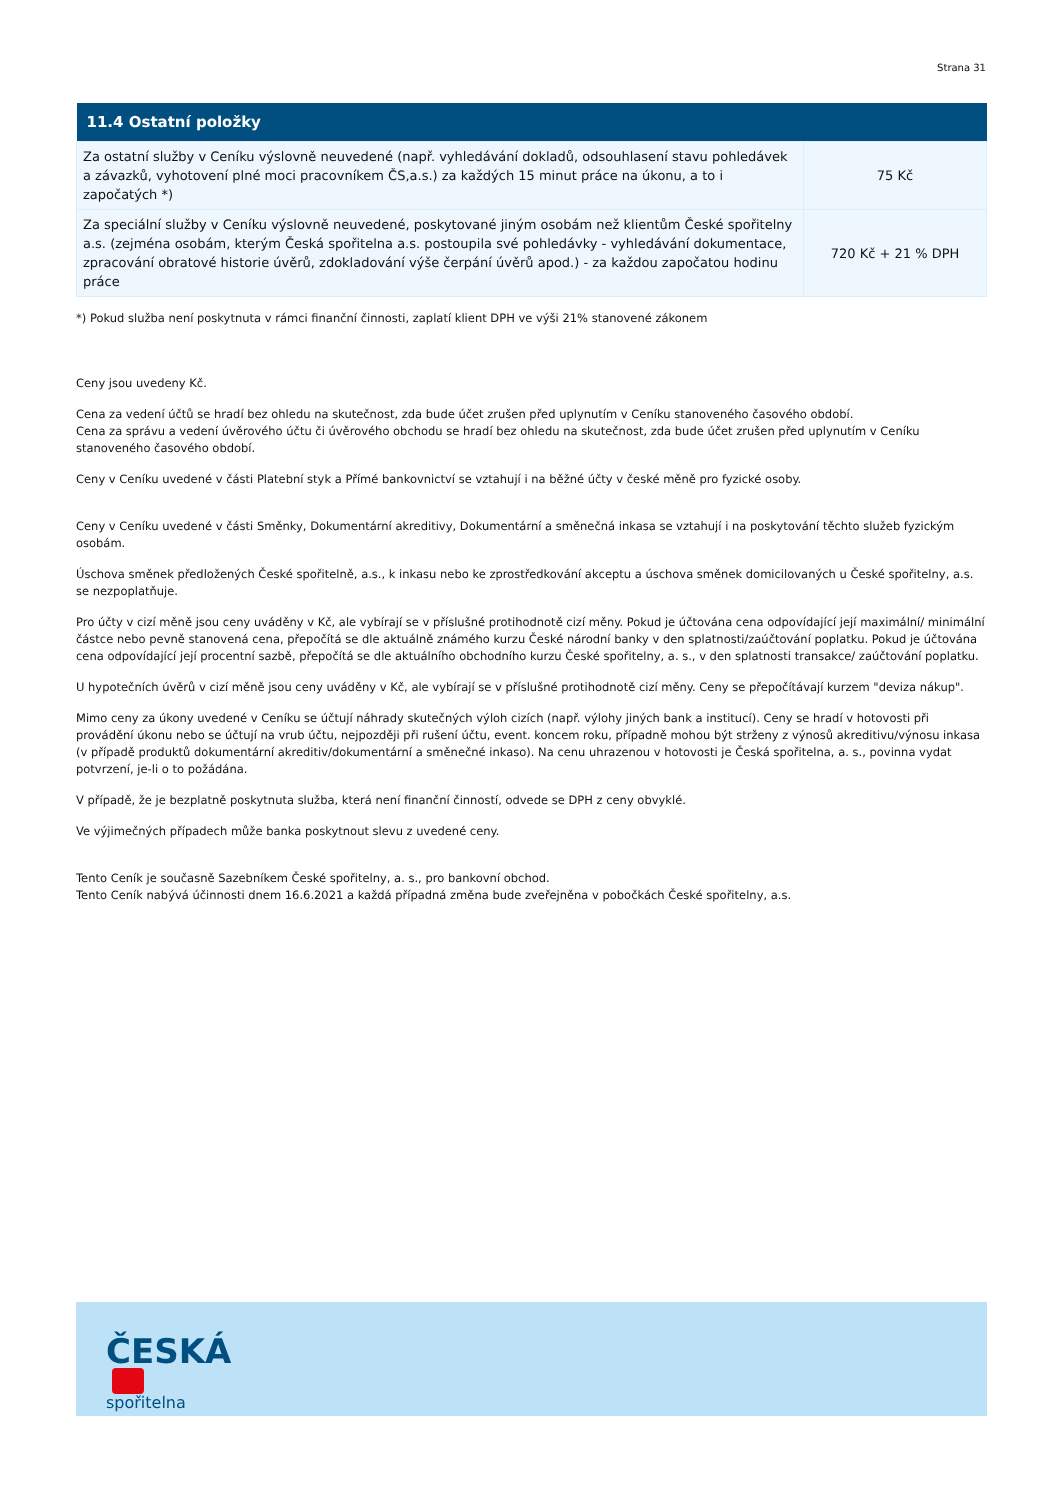Strana 31
| 11.4 Ostatní položky | |
| --- | --- |
| Za ostatní služby v Ceníku výslovně neuvedené (např. vyhledávání dokladů, odsouhlasení stavu pohledávek a závazků, vyhotovení plné moci pracovníkem ČS,a.s.) za každých 15 minut práce na úkonu, a to i započatých *) | 75 Kč |
| Za speciální služby v Ceníku výslovně neuvedené, poskytované jiným osobám než klientům České spořitelny a.s. (zejména osobám, kterým Česká spořitelna a.s. postoupila své pohledávky - vyhledávání dokumentace, zpracování obratové historie úvěrů, zdokladování výše čerpání úvěrů apod.) - za každou započatou hodinu práce | 720 Kč + 21 % DPH |
*) Pokud služba není poskytnuta v rámci finanční činnosti, zaplatí klient DPH ve výši 21% stanovené zákonem
Ceny jsou uvedeny Kč.
Cena za vedení účtů se hradí bez ohledu na skutečnost, zda bude účet zrušen před uplynutím v Ceníku stanoveného časového období.
Cena za správu a vedení úvěrového účtu či úvěrového obchodu se hradí bez ohledu na skutečnost, zda bude účet zrušen před uplynutím v Ceníku stanoveného časového období.
Ceny v Ceníku uvedené v části Platební styk a Přímé bankovnictví se vztahují i na běžné účty v české měně pro fyzické osoby.
Ceny v Ceníku uvedené v části Směnky, Dokumentární akreditivy, Dokumentární a směnečná inkasa se vztahují i na poskytování těchto služeb fyzickým osobám.
Úschova směnek předložených České spořitelně, a.s., k inkasu nebo ke zprostředkování akceptu a úschova směnek domicilovaných u České spořitelny, a.s. se nezpoplatňuje.
Pro účty v cizí měně jsou ceny uváděny v Kč, ale vybírají se v příslušné protihodnotě cizí měny. Pokud je účtována cena odpovídající její maximální/ minimální částce nebo pevně stanovená cena, přepočítá se dle aktuálně známého kurzu České národní banky v den splatnosti/zaúčtování poplatku. Pokud je účtována cena odpovídající její procentní sazbě, přepočítá se dle aktuálního obchodního kurzu České spořitelny, a. s., v den splatnosti transakce/ zaúčtování poplatku.
U hypotečních úvěrů v cizí měně jsou ceny uváděny v Kč, ale vybírají se v příslušné protihodnotě cizí měny. Ceny se přepočítávají kurzem "deviza nákup".
Mimo ceny za úkony uvedené v Ceníku se účtují náhrady skutečných výloh cizích (např. výlohy jiných bank a institucí). Ceny se hradí v hotovosti při provádění úkonu nebo se účtují na vrub účtu, nejpozději při rušení účtu, event. koncem roku, případně mohou být strženy z výnosů akreditivu/výnosu inkasa (v případě produktů dokumentární akreditiv/dokumentární a směnečné inkaso). Na cenu uhrazenou v hotovosti je Česká spořitelna, a. s., povinna vydat potvrzení, je-li o to požádána.
V případě, že je bezplatně poskytnuta služba, která není finanční činností, odvede se DPH z ceny obvyklé.
Ve výjimečných případech může banka poskytnout slevu z uvedené ceny.
Tento Ceník je současně Sazebníkem České spořitelny, a. s., pro bankovní obchod.
Tento Ceník nabývá účinnosti dnem 16.6.2021 a každá případná změna bude zveřejněna v pobočkách České spořitelny, a.s.
ČESKÁ
spořitelna